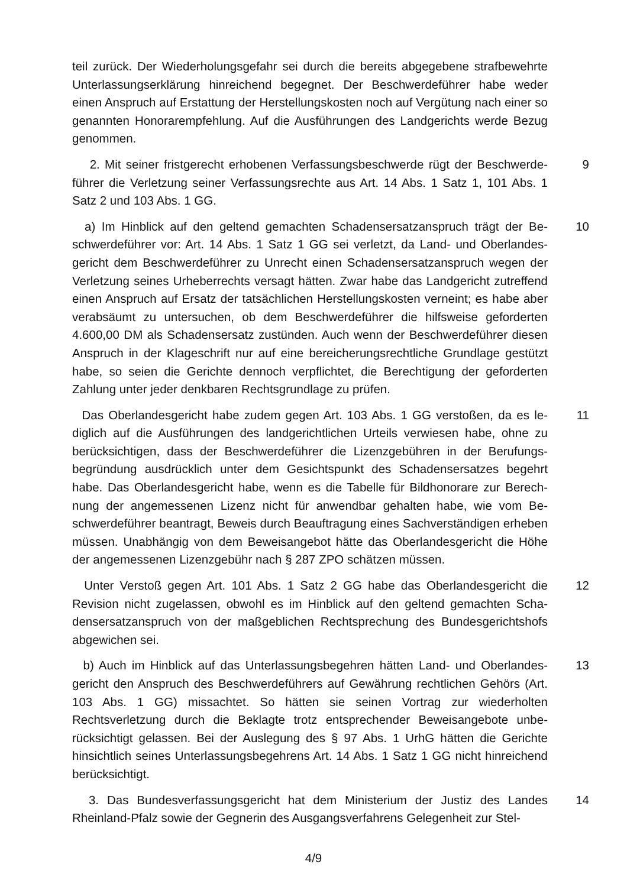teil zurück. Der Wiederholungsgefahr sei durch die bereits abgegebene strafbewehr­te Unterlassungserklärung hinreichend begegnet. Der Beschwerdeführer habe weder einen Anspruch auf Erstattung der Herstellungskosten noch auf Vergütung nach ei­ner so genannten Honorarempfehlung. Auf die Ausführungen des Landgerichts wer­de Bezug genommen.
2. Mit seiner fristgerecht erhobenen Verfassungsbeschwerde rügt der Beschwerde­führer die Verletzung seiner Verfassungsrechte aus Art. 14 Abs. 1 Satz 1, 101 Abs. 1 Satz 2 und 103 Abs. 1 GG.
9
a) Im Hinblick auf den geltend gemachten Schadensersatzanspruch trägt der Be­schwerdeführer vor: Art. 14 Abs. 1 Satz 1 GG sei verletzt, da Land- und Oberlandes­gericht dem Beschwerdeführer zu Unrecht einen Schadensersatzanspruch wegen der Verletzung seines Urheberrechts versagt hätten. Zwar habe das Landgericht zu­treffend einen Anspruch auf Ersatz der tatsächlichen Herstellungskosten verneint; es habe aber verabsäumt zu untersuchen, ob dem Beschwerdeführer die hilfsweise ge­forderten 4.600,00 DM als Schadensersatz zustünden. Auch wenn der Beschwerde­führer diesen Anspruch in der Klageschrift nur auf eine bereicherungsrechtliche Grundlage gestützt habe, so seien die Gerichte dennoch verpflichtet, die Berechti­gung der geforderten Zahlung unter jeder denkbaren Rechtsgrundlage zu prüfen.
10
Das Oberlandesgericht habe zudem gegen Art. 103 Abs. 1 GG verstoßen, da es le­diglich auf die Ausführungen des landgerichtlichen Urteils verwiesen habe, ohne zu berücksichtigen, dass der Beschwerdeführer die Lizenzgebühren in der Berufungs­begründung ausdrücklich unter dem Gesichtspunkt des Schadensersatzes begehrt habe. Das Oberlandesgericht habe, wenn es die Tabelle für Bildhonorare zur Berech­nung der angemessenen Lizenz nicht für anwendbar gehalten habe, wie vom Be­schwerdeführer beantragt, Beweis durch Beauftragung eines Sachverständigen er­heben müssen. Unabhängig von dem Beweisangebot hätte das Oberlandesgericht die Höhe der angemessenen Lizenzgebühr nach § 287 ZPO schätzen müssen.
11
Unter Verstoß gegen Art. 101 Abs. 1 Satz 2 GG habe das Oberlandesgericht die Revision nicht zugelassen, obwohl es im Hinblick auf den geltend gemachten Scha­densersatzanspruch von der maßgeblichen Rechtsprechung des Bundesgerichts­hofs abgewichen sei.
12
b) Auch im Hinblick auf das Unterlassungsbegehren hätten Land- und Oberlandes­gericht den Anspruch des Beschwerdeführers auf Gewährung rechtlichen Gehörs (Art. 103 Abs. 1 GG) missachtet. So hätten sie seinen Vortrag zur wiederholten Rechtsverletzung durch die Beklagte trotz entsprechender Beweisangebote unbe­rücksichtigt gelassen. Bei der Auslegung des § 97 Abs. 1 UrhG hätten die Gerichte hinsichtlich seines Unterlassungsbegehrens Art. 14 Abs. 1 Satz 1 GG nicht hinrei­chend berücksichtigt.
13
3. Das Bundesverfassungsgericht hat dem Ministerium der Justiz des Landes Rheinland-Pfalz sowie der Gegnerin des Ausgangsverfahrens Gelegenheit zur Stel-
14
4/9